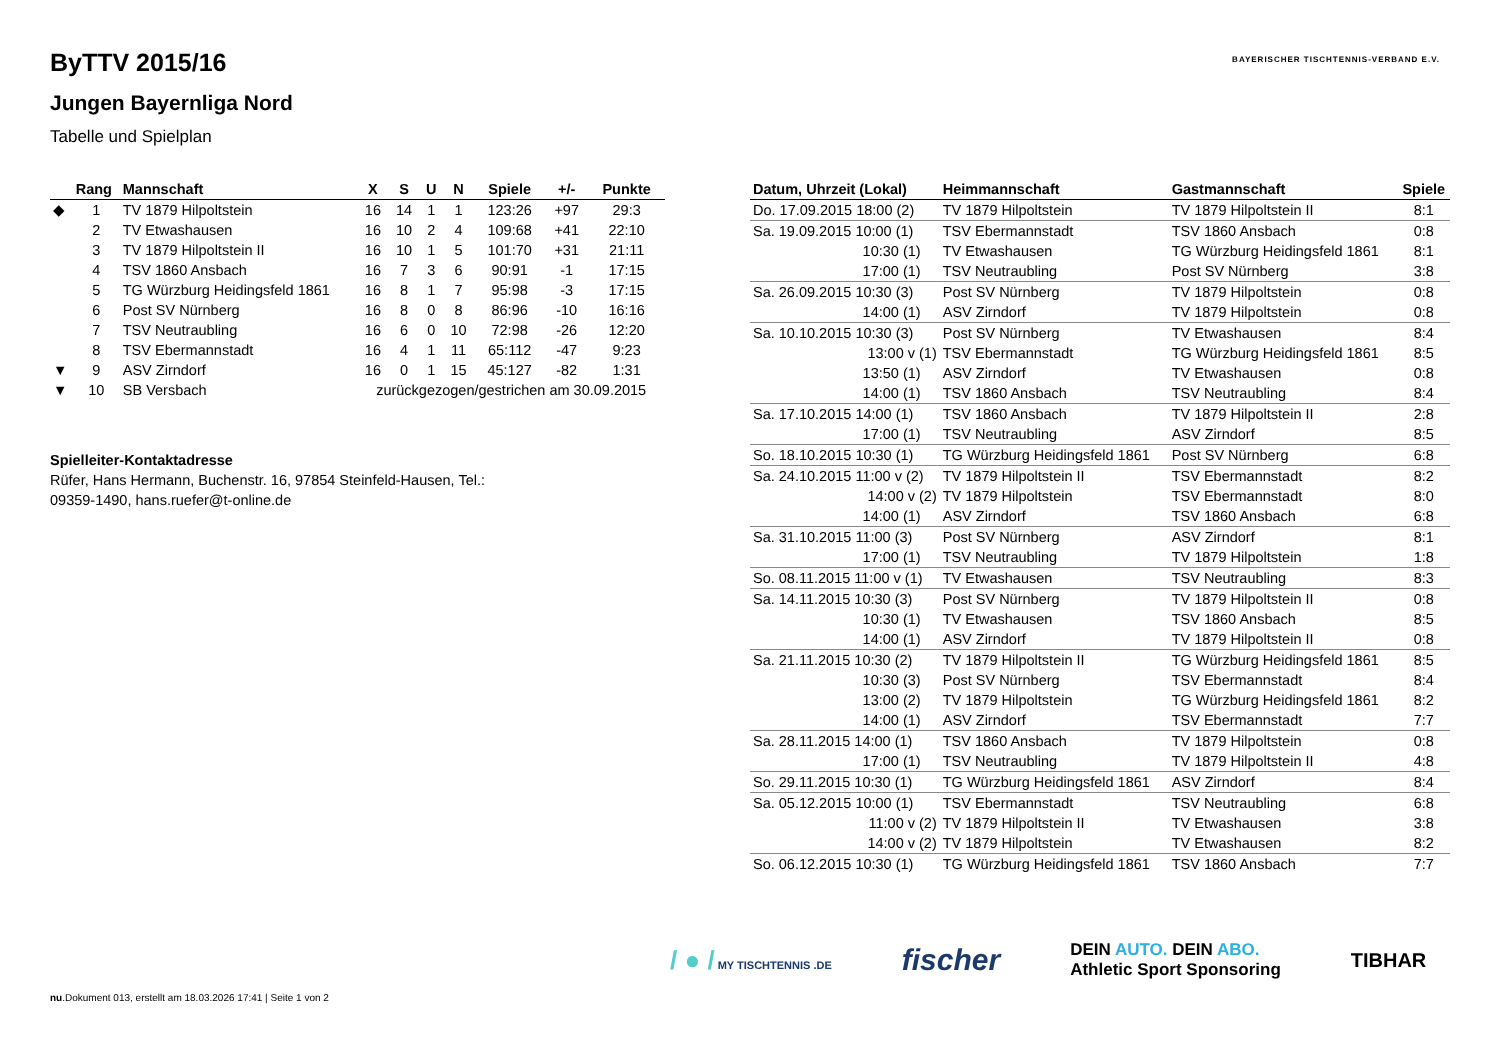BAYERISCHER TISCHTENNIS-VERBAND E.V.
ByTTV 2015/16
Jungen Bayernliga Nord
Tabelle und Spielplan
| | Rang | Mannschaft | X | S | U | N | Spiele | +/- | Punkte |
| --- | --- | --- | --- | --- | --- | --- | --- | --- | --- |
| ◆ | 1 | TV 1879 Hilpoltstein | 16 | 14 | 1 | 1 | 123:26 | +97 | 29:3 |
| | 2 | TV Etwashausen | 16 | 10 | 2 | 4 | 109:68 | +41 | 22:10 |
| | 3 | TV 1879 Hilpoltstein II | 16 | 10 | 1 | 5 | 101:70 | +31 | 21:11 |
| | 4 | TSV 1860 Ansbach | 16 | 7 | 3 | 6 | 90:91 | -1 | 17:15 |
| | 5 | TG Würzburg Heidingsfeld 1861 | 16 | 8 | 1 | 7 | 95:98 | -3 | 17:15 |
| | 6 | Post SV Nürnberg | 16 | 8 | 0 | 8 | 86:96 | -10 | 16:16 |
| | 7 | TSV Neutraubling | 16 | 6 | 0 | 10 | 72:98 | -26 | 12:20 |
| | 8 | TSV Ebermannstadt | 16 | 4 | 1 | 11 | 65:112 | -47 | 9:23 |
| ▼ | 9 | ASV Zirndorf | 16 | 0 | 1 | 15 | 45:127 | -82 | 1:31 |
| ▼ | 10 | SB Versbach | zurückgezogen/gestrichen am 30.09.2015 | | | | | | |
Spielleiter-Kontaktadresse
Rüfer, Hans Hermann, Buchenstr. 16, 97854 Steinfeld-Hausen, Tel.:
09359-1490, hans.ruefer@t-online.de
| Datum, Uhrzeit (Lokal) | Heimmannschaft | Gastmannschaft | Spiele |
| --- | --- | --- | --- |
| Do. 17.09.2015 18:00 (2) | TV 1879 Hilpoltstein | TV 1879 Hilpoltstein II | 8:1 |
| Sa. 19.09.2015 10:00 (1) | TSV Ebermannstadt | TSV 1860 Ansbach | 0:8 |
| 10:30 (1) | TV Etwashausen | TG Würzburg Heidingsfeld 1861 | 8:1 |
| 17:00 (1) | TSV Neutraubling | Post SV Nürnberg | 3:8 |
| Sa. 26.09.2015 10:30 (3) | Post SV Nürnberg | TV 1879 Hilpoltstein | 0:8 |
| 14:00 (1) | ASV Zirndorf | TV 1879 Hilpoltstein | 0:8 |
| Sa. 10.10.2015 10:30 (3) | Post SV Nürnberg | TV Etwashausen | 8:4 |
| 13:00 v (1) | TSV Ebermannstadt | TG Würzburg Heidingsfeld 1861 | 8:5 |
| 13:50 (1) | ASV Zirndorf | TV Etwashausen | 0:8 |
| 14:00 (1) | TSV 1860 Ansbach | TSV Neutraubling | 8:4 |
| Sa. 17.10.2015 14:00 (1) | TSV 1860 Ansbach | TV 1879 Hilpoltstein II | 2:8 |
| 17:00 (1) | TSV Neutraubling | ASV Zirndorf | 8:5 |
| So. 18.10.2015 10:30 (1) | TG Würzburg Heidingsfeld 1861 | Post SV Nürnberg | 6:8 |
| Sa. 24.10.2015 11:00 v (2) | TV 1879 Hilpoltstein II | TSV Ebermannstadt | 8:2 |
| 14:00 v (2) | TV 1879 Hilpoltstein | TSV Ebermannstadt | 8:0 |
| 14:00 (1) | ASV Zirndorf | TSV 1860 Ansbach | 6:8 |
| Sa. 31.10.2015 11:00 (3) | Post SV Nürnberg | ASV Zirndorf | 8:1 |
| 17:00 (1) | TSV Neutraubling | TV 1879 Hilpoltstein | 1:8 |
| So. 08.11.2015 11:00 v (1) | TV Etwashausen | TSV Neutraubling | 8:3 |
| Sa. 14.11.2015 10:30 (3) | Post SV Nürnberg | TV 1879 Hilpoltstein II | 0:8 |
| 10:30 (1) | TV Etwashausen | TSV 1860 Ansbach | 8:5 |
| 14:00 (1) | ASV Zirndorf | TV 1879 Hilpoltstein II | 0:8 |
| Sa. 21.11.2015 10:30 (2) | TV 1879 Hilpoltstein II | TG Würzburg Heidingsfeld 1861 | 8:5 |
| 10:30 (3) | Post SV Nürnberg | TSV Ebermannstadt | 8:4 |
| 13:00 (2) | TV 1879 Hilpoltstein | TG Würzburg Heidingsfeld 1861 | 8:2 |
| 14:00 (1) | ASV Zirndorf | TSV Ebermannstadt | 7:7 |
| Sa. 28.11.2015 14:00 (1) | TSV 1860 Ansbach | TV 1879 Hilpoltstein | 0:8 |
| 17:00 (1) | TSV Neutraubling | TV 1879 Hilpoltstein II | 4:8 |
| So. 29.11.2015 10:30 (1) | TG Würzburg Heidingsfeld 1861 | ASV Zirndorf | 8:4 |
| Sa. 05.12.2015 10:00 (1) | TSV Ebermannstadt | TSV Neutraubling | 6:8 |
| 11:00 v (2) | TV 1879 Hilpoltstein II | TV Etwashausen | 3:8 |
| 14:00 v (2) | TV 1879 Hilpoltstein | TV Etwashausen | 8:2 |
| So. 06.12.2015 10:30 (1) | TG Würzburg Heidingsfeld 1861 | TSV 1860 Ansbach | 7:7 |
/ ● / MY TISCHTENNIS .DE
fischer
DEIN AUTO. DEIN ABO.
Athletic Sport Sponsoring
TIBHAR
nu.Dokument 013, erstellt am 18.03.2026 17:41 | Seite 1 von 2